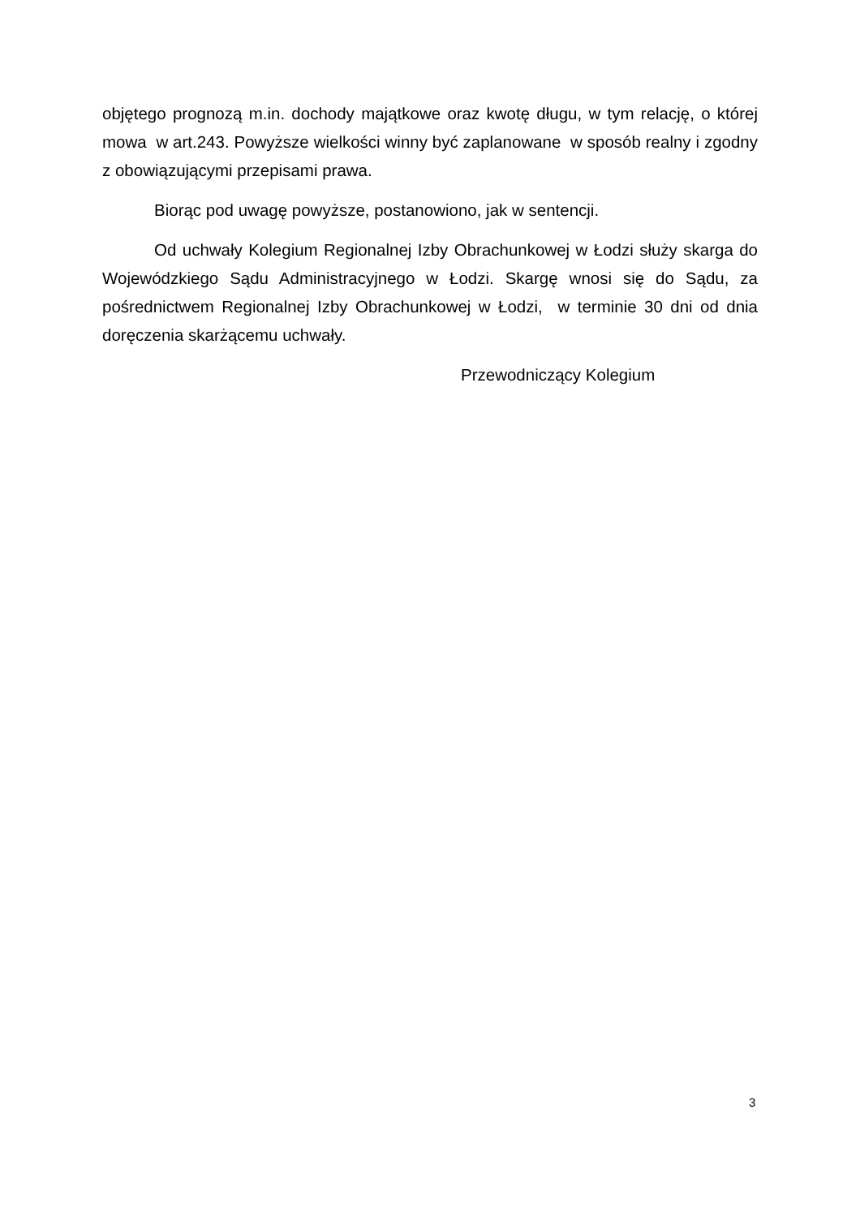objętego prognozą m.in. dochody majątkowe oraz kwotę długu, w tym relację, o której mowa w art.243. Powyższe wielkości winny być zaplanowane w sposób realny i zgodny z obowiązującymi przepisami prawa.
Biorąc pod uwagę powyższe, postanowiono, jak w sentencji.
Od uchwały Kolegium Regionalnej Izby Obrachunkowej w Łodzi służy skarga do Wojewódzkiego Sądu Administracyjnego w Łodzi. Skargę wnosi się do Sądu, za pośrednictwem Regionalnej Izby Obrachunkowej w Łodzi, w terminie 30 dni od dnia doręczenia skarżącemu uchwały.
Przewodniczący Kolegium
3